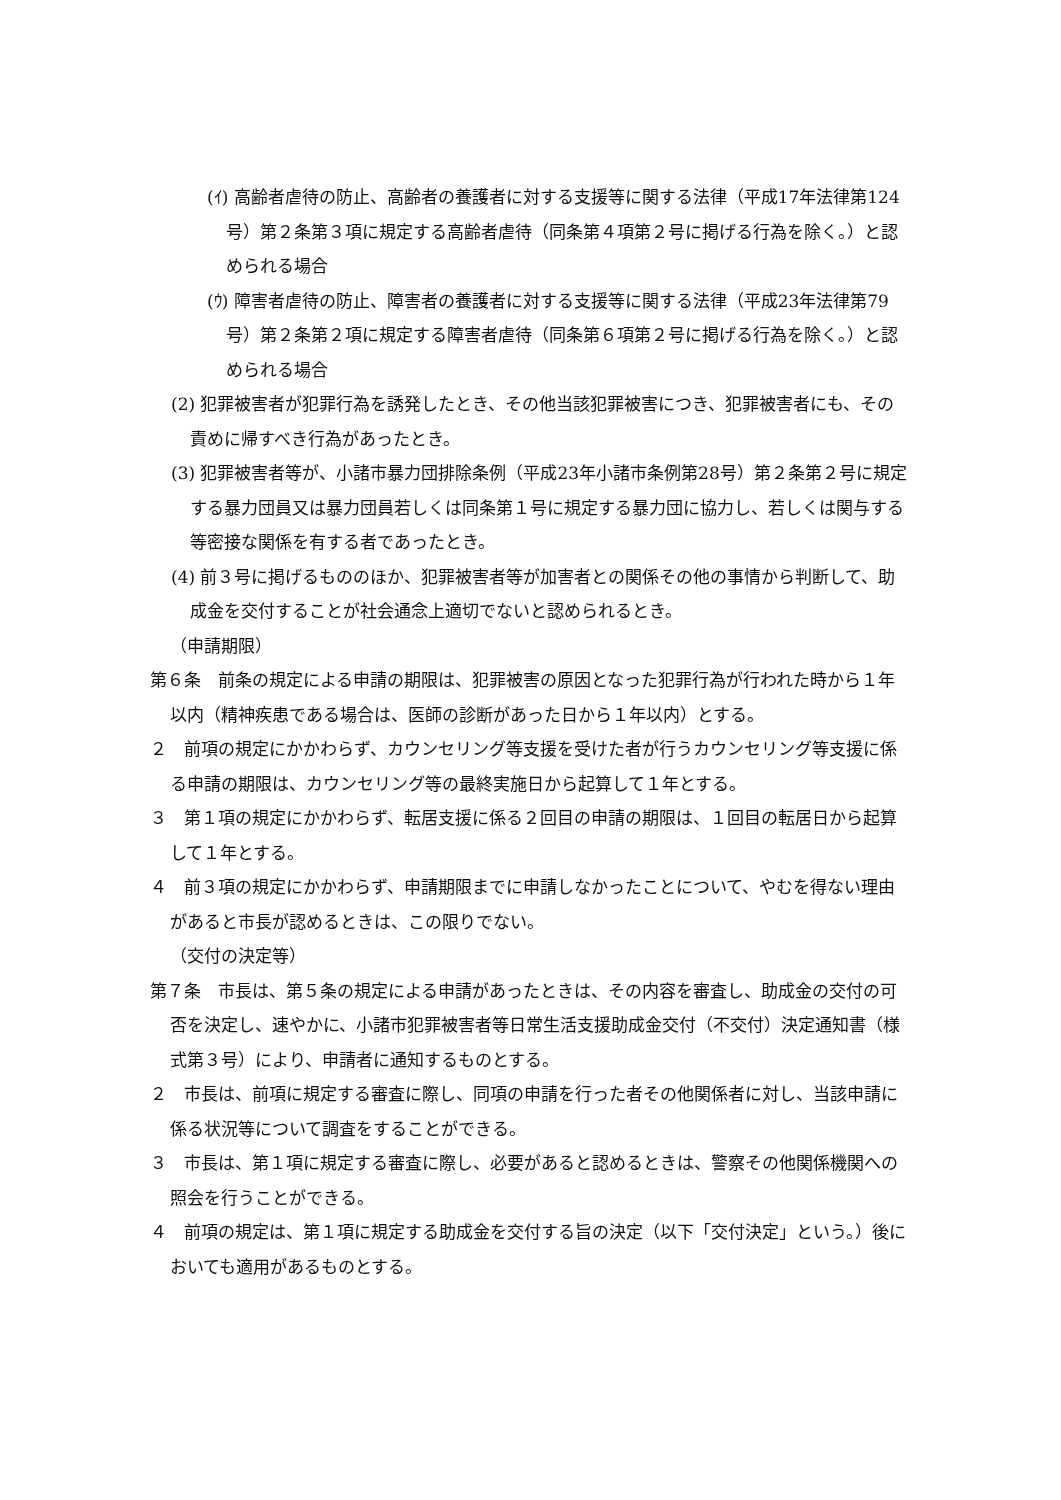(ｲ) 高齢者虐待の防止、高齢者の養護者に対する支援等に関する法律（平成17年法律第124号）第２条第３項に規定する高齢者虐待（同条第４項第２号に掲げる行為を除く。）と認められる場合
(ｳ) 障害者虐待の防止、障害者の養護者に対する支援等に関する法律（平成23年法律第79号）第２条第２項に規定する障害者虐待（同条第６項第２号に掲げる行為を除く。）と認められる場合
(2) 犯罪被害者が犯罪行為を誘発したとき、その他当該犯罪被害につき、犯罪被害者にも、その責めに帰すべき行為があったとき。
(3) 犯罪被害者等が、小諸市暴力団排除条例（平成23年小諸市条例第28号）第２条第２号に規定する暴力団員又は暴力団員若しくは同条第１号に規定する暴力団に協力し、若しくは関与する等密接な関係を有する者であったとき。
(4) 前３号に掲げるもののほか、犯罪被害者等が加害者との関係その他の事情から判断して、助成金を交付することが社会通念上適切でないと認められるとき。
（申請期限）
第６条　前条の規定による申請の期限は、犯罪被害の原因となった犯罪行為が行われた時から１年以内（精神疾患である場合は、医師の診断があった日から１年以内）とする。
２　前項の規定にかかわらず、カウンセリング等支援を受けた者が行うカウンセリング等支援に係る申請の期限は、カウンセリング等の最終実施日から起算して１年とする。
３　第１項の規定にかかわらず、転居支援に係る２回目の申請の期限は、１回目の転居日から起算して１年とする。
４　前３項の規定にかかわらず、申請期限までに申請しなかったことについて、やむを得ない理由があると市長が認めるときは、この限りでない。
（交付の決定等）
第７条　市長は、第５条の規定による申請があったときは、その内容を審査し、助成金の交付の可否を決定し、速やかに、小諸市犯罪被害者等日常生活支援助成金交付（不交付）決定通知書（様式第３号）により、申請者に通知するものとする。
２　市長は、前項に規定する審査に際し、同項の申請を行った者その他関係者に対し、当該申請に係る状況等について調査をすることができる。
３　市長は、第１項に規定する審査に際し、必要があると認めるときは、警察その他関係機関への照会を行うことができる。
４　前項の規定は、第１項に規定する助成金を交付する旨の決定（以下「交付決定」という。）後においても適用があるものとする。